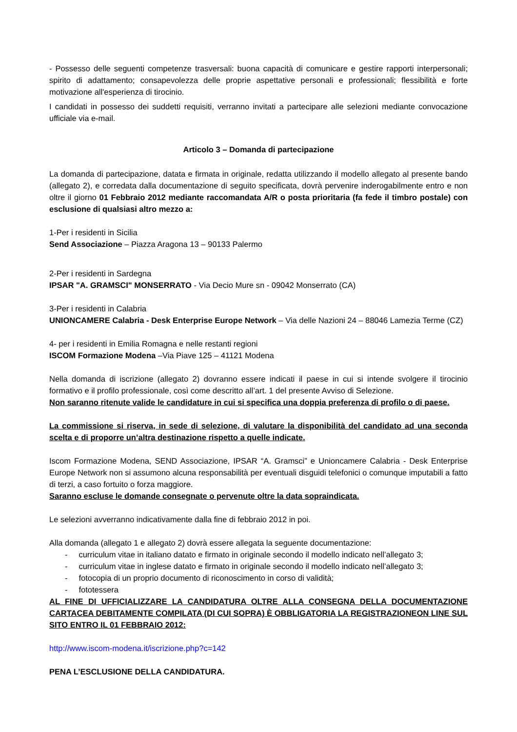- Possesso delle seguenti competenze trasversali: buona capacità di comunicare e gestire rapporti interpersonali; spirito di adattamento; consapevolezza delle proprie aspettative personali e professionali; flessibilità e forte motivazione all'esperienza di tirocinio.
I candidati in possesso dei suddetti requisiti, verranno invitati a partecipare alle selezioni mediante convocazione ufficiale via e-mail.
Articolo 3 – Domanda di partecipazione
La domanda di partecipazione, datata e firmata in originale, redatta utilizzando il modello allegato al presente bando (allegato 2), e corredata dalla documentazione di seguito specificata, dovrà pervenire inderogabilmente entro e non oltre il giorno 01 Febbraio 2012 mediante raccomandata A/R o posta prioritaria (fa fede il timbro postale) con esclusione di qualsiasi altro mezzo a:
1-Per i residenti in Sicilia
Send Associazione – Piazza Aragona 13 – 90133 Palermo
2-Per i residenti in Sardegna
IPSAR "A. GRAMSCI" MONSERRATO - Via Decio Mure sn - 09042 Monserrato (CA)
3-Per i residenti in Calabria
UNIONCAMERE Calabria - Desk Enterprise Europe Network – Via delle Nazioni 24 – 88046 Lamezia Terme (CZ)
4- per i residenti in Emilia Romagna e nelle restanti regioni
ISCOM Formazione Modena –Via Piave 125 – 41121 Modena
Nella domanda di iscrizione (allegato 2) dovranno essere indicati il paese in cui si intende svolgere il tirocinio formativo e il profilo professionale, così come descritto all’art. 1 del presente Avviso di Selezione.
Non saranno ritenute valide le candidature in cui si specifica una doppia preferenza di profilo o di paese.
La commissione si riserva, in sede di selezione, di valutare la disponibilità del candidato ad una seconda scelta e di proporre un’altra destinazione rispetto a quelle indicate.
Iscom Formazione Modena, SEND Associazione, IPSAR “A. Gramsci” e Unioncamere Calabria - Desk Enterprise Europe Network non si assumono alcuna responsabilità per eventuali disguidi telefonici o comunque imputabili a fatto di terzi, a caso fortuito o forza maggiore.
Saranno escluse le domande consegnate o pervenute oltre la data sopraindicata.
Le selezioni avverranno indicativamente dalla fine di febbraio 2012 in poi.
Alla domanda (allegato 1 e allegato 2) dovrà essere allegata la seguente documentazione:
- curriculum vitae in italiano datato e firmato in originale secondo il modello indicato nell’allegato 3;
- curriculum vitae in inglese datato e firmato in originale secondo il modello indicato nell’allegato 3;
- fotocopia di un proprio documento di riconoscimento in corso di validità;
- fototessera
AL FINE DI UFFICIALIZZARE LA CANDIDATURA OLTRE ALLA CONSEGNA DELLA DOCUMENTAZIONE CARTACEA DEBITAMENTE COMPILATA (DI CUI SOPRA) È OBBLIGATORIA LA REGISTRAZIONEON LINE SUL SITO ENTRO IL 01 FEBBRAIO 2012:
http://www.iscom-modena.it/iscrizione.php?c=142
PENA L’ESCLUSIONE DELLA CANDIDATURA.